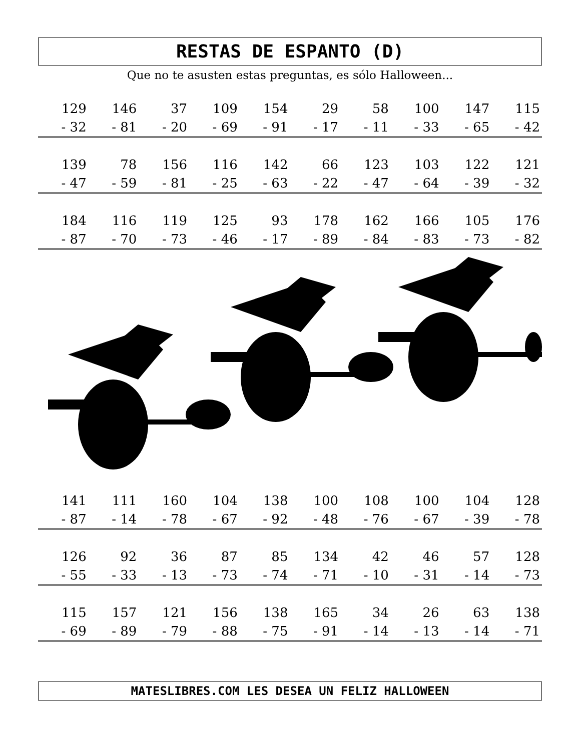RESTAS DE ESPANTO (D)
Que no te asusten estas preguntas, es sólo Halloween...
| 129 | 146 | 37 | 109 | 154 | 29 | 58 | 100 | 147 | 115 |
| - 32 | - 81 | - 20 | - 69 | - 91 | - 17 | - 11 | - 33 | - 65 | - 42 |
| 139 | 78 | 156 | 116 | 142 | 66 | 123 | 103 | 122 | 121 |
| - 47 | - 59 | - 81 | - 25 | - 63 | - 22 | - 47 | - 64 | - 39 | - 32 |
| 184 | 116 | 119 | 125 | 93 | 178 | 162 | 166 | 105 | 176 |
| - 87 | - 70 | - 73 | - 46 | - 17 | - 89 | - 84 | - 83 | - 73 | - 82 |
| 141 | 111 | 160 | 104 | 138 | 100 | 108 | 100 | 104 | 128 |
| - 87 | - 14 | - 78 | - 67 | - 92 | - 48 | - 76 | - 67 | - 39 | - 78 |
| 126 | 92 | 36 | 87 | 85 | 134 | 42 | 46 | 57 | 128 |
| - 55 | - 33 | - 13 | - 73 | - 74 | - 71 | - 10 | - 31 | - 14 | - 73 |
| 115 | 157 | 121 | 156 | 138 | 165 | 34 | 26 | 63 | 138 |
| - 69 | - 89 | - 79 | - 88 | - 75 | - 91 | - 14 | - 13 | - 14 | - 71 |
MATESLIBRES.COM LES DESEA UN FELIZ HALLOWEEN